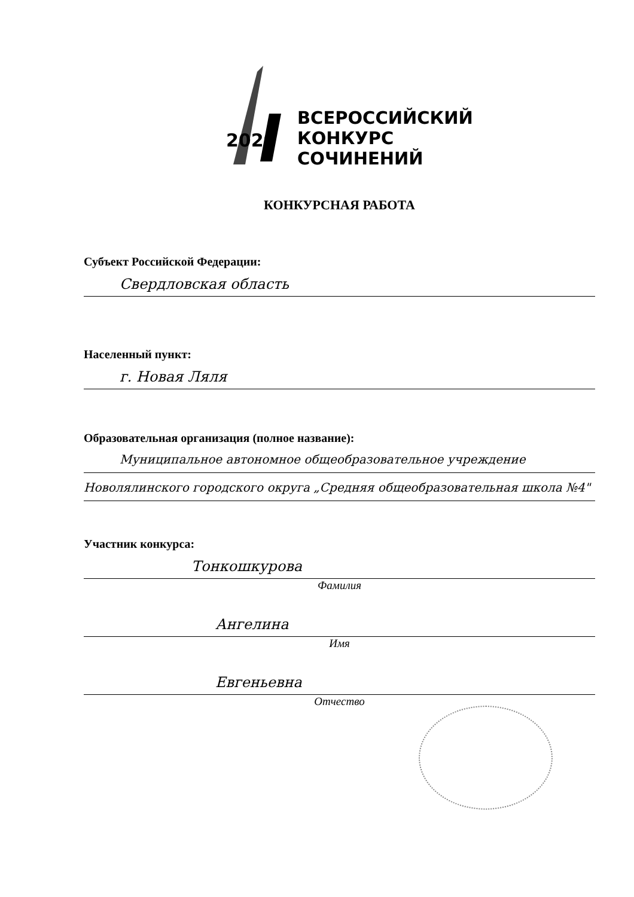2020
ВСЕРОССИЙСКИЙ
КОНКУРС
СОЧИНЕНИЙ
КОНКУРСНАЯ РАБОТА
Субъект Российской Федерации:
Свердловская область
Населенный пункт:
г. Новая Ляля
Образовательная организация (полное название):
Муниципальное автономное общеобразовательное учреждение
Новолялинского городского округа „Средняя общеобразовательная школа №4"
Участник конкурса:
Тонкошкурова
Фамилия
Ангелина
Имя
Евгеньевна
Отчество